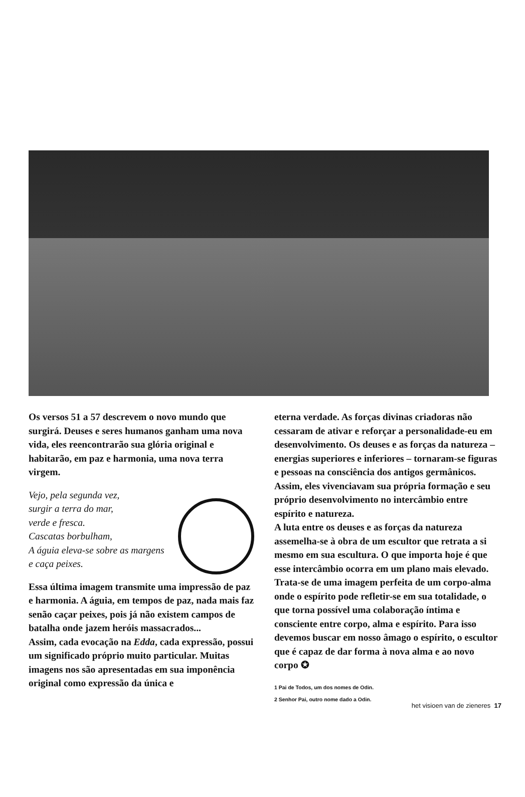Os versos 51 a 57 descrevem o novo mundo que surgirá. Deuses e seres humanos ganham uma nova vida, eles reencontrarão sua glória original e habitarão, em paz e harmonia, uma nova terra virgem.
Vejo, pela segunda vez,
surgir a terra do mar,
verde e fresca.
Cascatas borbulham,
A águia eleva-se sobre as margens
e caça peixes.
Essa última imagem transmite uma impressão de paz e harmonia. A águia, em tempos de paz, nada mais faz senão caçar peixes, pois já não existem campos de batalha onde jazem heróis massacrados...
Assim, cada evocação na Edda, cada expressão, possui um significado próprio muito particular. Muitas imagens nos são apresentadas em sua imponência original como expressão da única e
eterna verdade. As forças divinas criadoras não cessaram de ativar e reforçar a personalidade-eu em desenvolvimento. Os deuses e as forças da natureza – energias superiores e inferiores – tornaram-se figuras e pessoas na consciência dos antigos germânicos. Assim, eles vivenciavam sua própria formação e seu próprio desenvolvimento no intercâmbio entre espírito e natureza.
A luta entre os deuses e as forças da natureza assemelha-se à obra de um escultor que retrata a si mesmo em sua escultura. O que importa hoje é que esse intercâmbio ocorra em um plano mais elevado. Trata-se de uma imagem perfeita de um corpo-alma onde o espírito pode refletir-se em sua totalidade, o que torna possível uma colaboração íntima e consciente entre corpo, alma e espírito. Para isso devemos buscar em nosso âmago o espírito, o escultor que é capaz de dar forma à nova alma e ao novo corpo ✪
1 Pai de Todos, um dos nomes de Odin.
2 Senhor Pai, outro nome dado a Odin.
het visioen van de zieneres 17